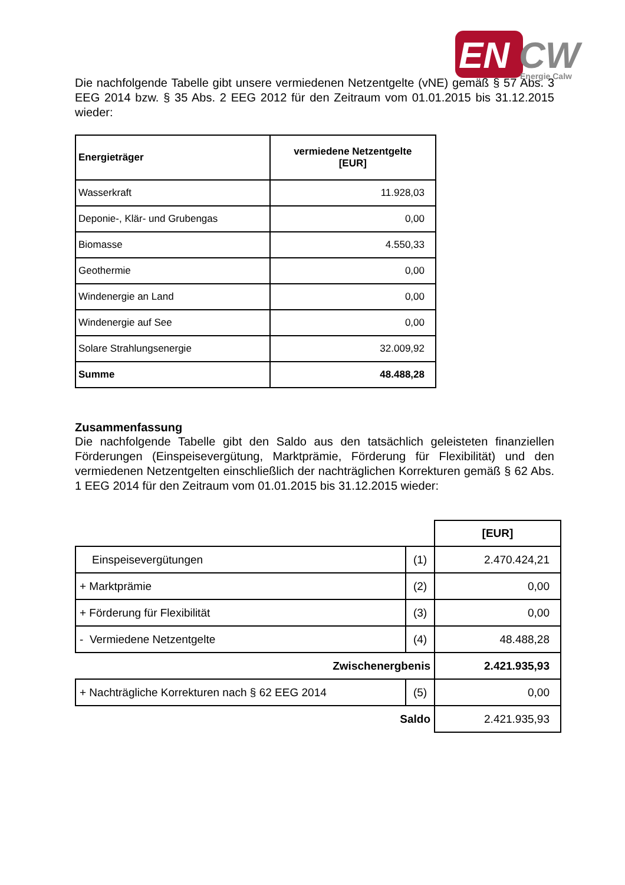EN
CW
Energie Calw
Die nachfolgende Tabelle gibt unsere vermiedenen Netzentgelte (vNE) gemäß § 57 Abs. 3 EEG 2014 bzw. § 35 Abs. 2 EEG 2012 für den Zeitraum vom 01.01.2015 bis 31.12.2015 wieder:
| Energieträger | vermiedene Netzentgelte [EUR] |
| --- | --- |
| Wasserkraft | 11.928,03 |
| Deponie-, Klär- und Grubengas | 0,00 |
| Biomasse | 4.550,33 |
| Geothermie | 0,00 |
| Windenergie an Land | 0,00 |
| Windenergie auf See | 0,00 |
| Solare Strahlungsenergie | 32.009,92 |
| Summe | 48.488,28 |
Zusammenfassung
Die nachfolgende Tabelle gibt den Saldo aus den tatsächlich geleisteten finanziellen Förderungen (Einspeisevergütung, Marktprämie, Förderung für Flexibilität) und den vermiedenen Netzentgelten einschließlich der nachträglichen Korrekturen gemäß § 62 Abs. 1 EEG 2014 für den Zeitraum vom 01.01.2015 bis 31.12.2015 wieder:
| | | [EUR] |
| Einspeisevergütungen | (1) | 2.470.424,21 |
| + Marktprämie | (2) | 0,00 |
| + Förderung für Flexibilität | (3) | 0,00 |
| - Vermiedene Netzentgelte | (4) | 48.488,28 |
| Zwischenergbenis | | 2.421.935,93 |
| + Nachträgliche Korrekturen nach § 62 EEG 2014 | (5) | 0,00 |
| Saldo | | 2.421.935,93 |